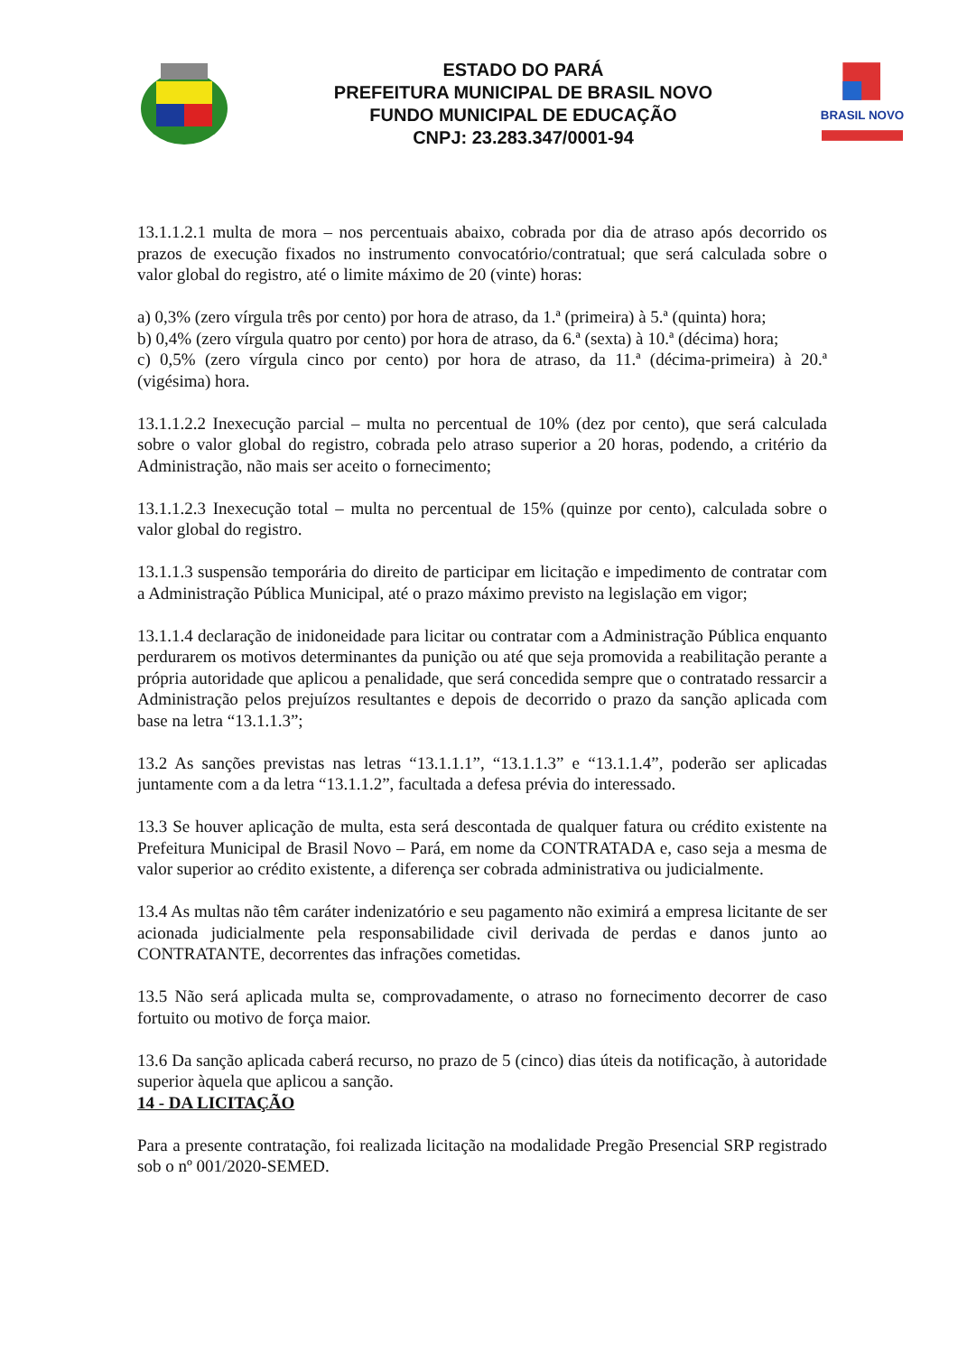ESTADO DO PARÁ
PREFEITURA MUNICIPAL DE BRASIL NOVO
FUNDO MUNICIPAL DE EDUCAÇÃO
CNPJ: 23.283.347/0001-94
BRASIL NOVO
13.1.1.2.1 multa de mora – nos percentuais abaixo, cobrada por dia de atraso após decorrido os prazos de execução fixados no instrumento convocatório/contratual; que será calculada sobre o valor global do registro, até o limite máximo de 20 (vinte) horas:
a) 0,3% (zero vírgula três por cento) por hora de atraso, da 1.ª (primeira) à 5.ª (quinta) hora;
b) 0,4% (zero vírgula quatro por cento) por hora de atraso, da 6.ª (sexta) à 10.ª (décima) hora;
c) 0,5% (zero vírgula cinco por cento) por hora de atraso, da 11.ª (décima-primeira) à 20.ª (vigésima) hora.
13.1.1.2.2 Inexecução parcial – multa no percentual de 10% (dez por cento), que será calculada sobre o valor global do registro, cobrada pelo atraso superior a 20 horas, podendo, a critério da Administração, não mais ser aceito o fornecimento;
13.1.1.2.3 Inexecução total – multa no percentual de 15% (quinze por cento), calculada sobre o valor global do registro.
13.1.1.3 suspensão temporária do direito de participar em licitação e impedimento de contratar com a Administração Pública Municipal, até o prazo máximo previsto na legislação em vigor;
13.1.1.4 declaração de inidoneidade para licitar ou contratar com a Administração Pública enquanto perdurarem os motivos determinantes da punição ou até que seja promovida a reabilitação perante a própria autoridade que aplicou a penalidade, que será concedida sempre que o contratado ressarcir a Administração pelos prejuízos resultantes e depois de decorrido o prazo da sanção aplicada com base na letra “13.1.1.3”;
13.2 As sanções previstas nas letras “13.1.1.1”, “13.1.1.3” e “13.1.1.4”, poderão ser aplicadas juntamente com a da letra “13.1.1.2”, facultada a defesa prévia do interessado.
13.3 Se houver aplicação de multa, esta será descontada de qualquer fatura ou crédito existente na Prefeitura Municipal de Brasil Novo – Pará, em nome da CONTRATADA e, caso seja a mesma de valor superior ao crédito existente, a diferença ser cobrada administrativa ou judicialmente.
13.4 As multas não têm caráter indenizatório e seu pagamento não eximirá a empresa licitante de ser acionada judicialmente pela responsabilidade civil derivada de perdas e danos junto ao CONTRATANTE, decorrentes das infrações cometidas.
13.5 Não será aplicada multa se, comprovadamente, o atraso no fornecimento decorrer de caso fortuito ou motivo de força maior.
13.6 Da sanção aplicada caberá recurso, no prazo de 5 (cinco) dias úteis da notificação, à autoridade superior àquela que aplicou a sanção.
14 - DA LICITAÇÃO
Para a presente contratação, foi realizada licitação na modalidade Pregão Presencial SRP registrado sob o nº 001/2020-SEMED.